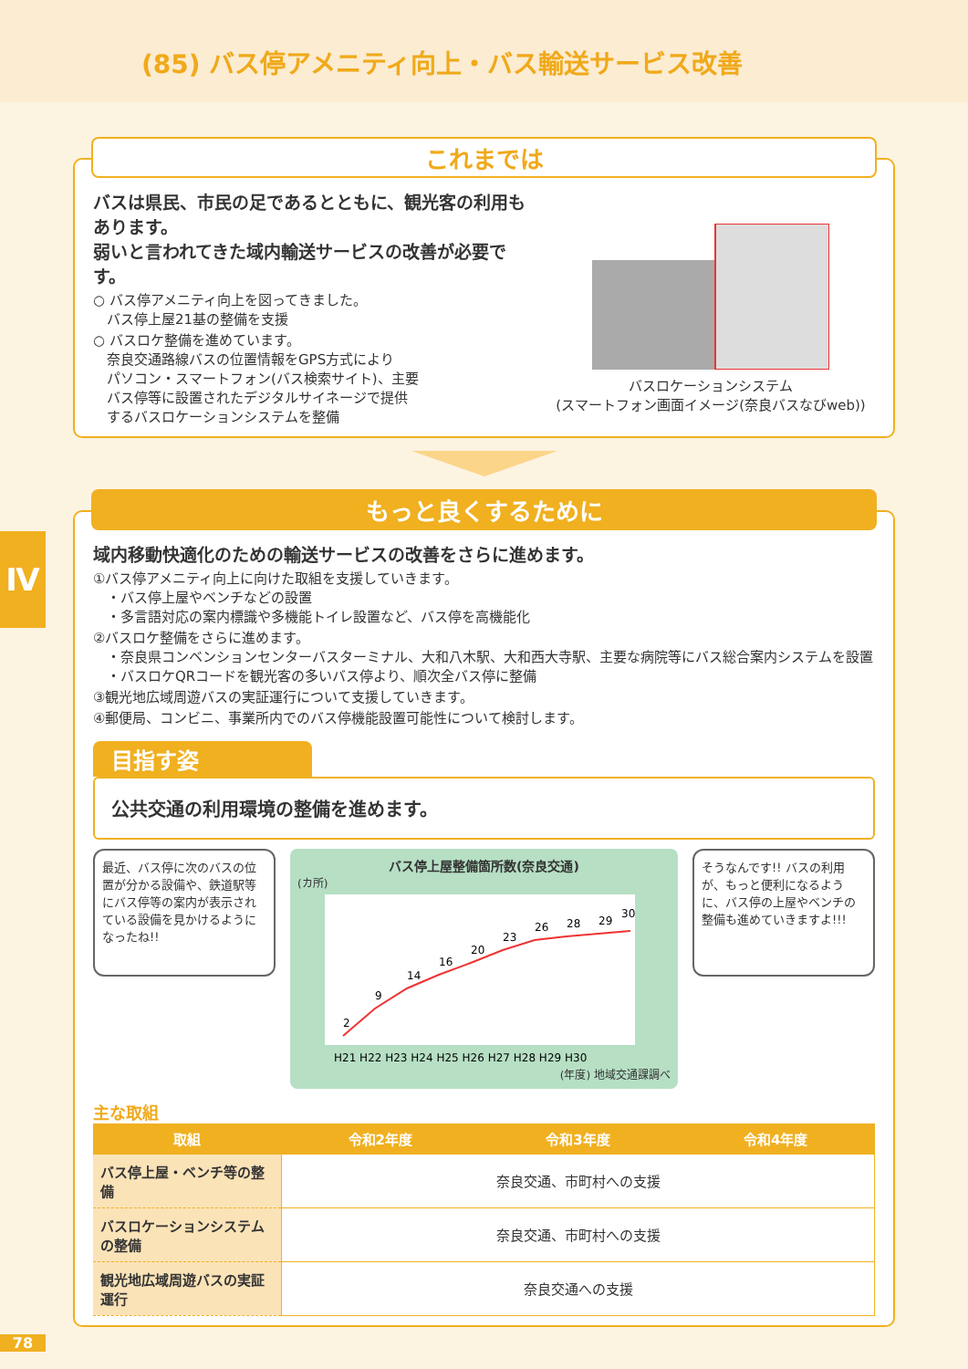(85) バス停アメニティ向上・バス輸送サービス改善
Ⅳ
これまでは
バスは県民、市民の足であるとともに、観光客の利用もあります。
弱いと言われてきた域内輸送サービスの改善が必要です。
○ バス停アメニティ向上を図ってきました。
　バス停上屋21基の整備を支援
○ バスロケ整備を進めています。
　奈良交通路線バスの位置情報をGPS方式により
　パソコン・スマートフォン(バス検索サイト)、主要
　バス停等に設置されたデジタルサイネージで提供
　するバスロケーションシステムを整備
バスロケーションシステム
(スマートフォン画面イメージ(奈良バスなびweb))
もっと良くするために
域内移動快適化のための輸送サービスの改善をさらに進めます。
①バス停アメニティ向上に向けた取組を支援していきます。
　・バス停上屋やベンチなどの設置
　・多言語対応の案内標識や多機能トイレ設置など、バス停を高機能化
②バスロケ整備をさらに進めます。
　・奈良県コンベンションセンターバスターミナル、大和八木駅、大和西大寺駅、主要な病院等にバス総合案内システムを設置
　・バスロケQRコードを観光客の多いバス停より、順次全バス停に整備
③観光地広域周遊バスの実証運行について支援していきます。
④郵便局、コンビニ、事業所内でのバス停機能設置可能性について検討します。
目指す姿
公共交通の利用環境の整備を進めます。
最近、バス停に次のバスの位置が分かる設備や、鉄道駅等にバス停等の案内が表示されている設備を見かけるようになったね!!
バス停上屋整備箇所数(奈良交通)
(カ所)
2
9
14
16
20
23
26
28
29
30
H21 H22 H23 H24 H25 H26 H27 H28 H29 H30
(年度) 地域交通課調べ
そうなんです!! バスの利用が、もっと便利になるように、バス停の上屋やベンチの整備も進めていきますよ!!!
主な取組
| 取組 | 令和2年度 | 令和3年度 | 令和4年度 |
| --- | --- | --- | --- |
| バス停上屋・ベンチ等の整備 | 奈良交通、市町村への支援 | | |
| バスロケーションシステムの整備 | 奈良交通、市町村への支援 | | |
| 観光地広域周遊バスの実証運行 | 奈良交通への支援 | | |
78